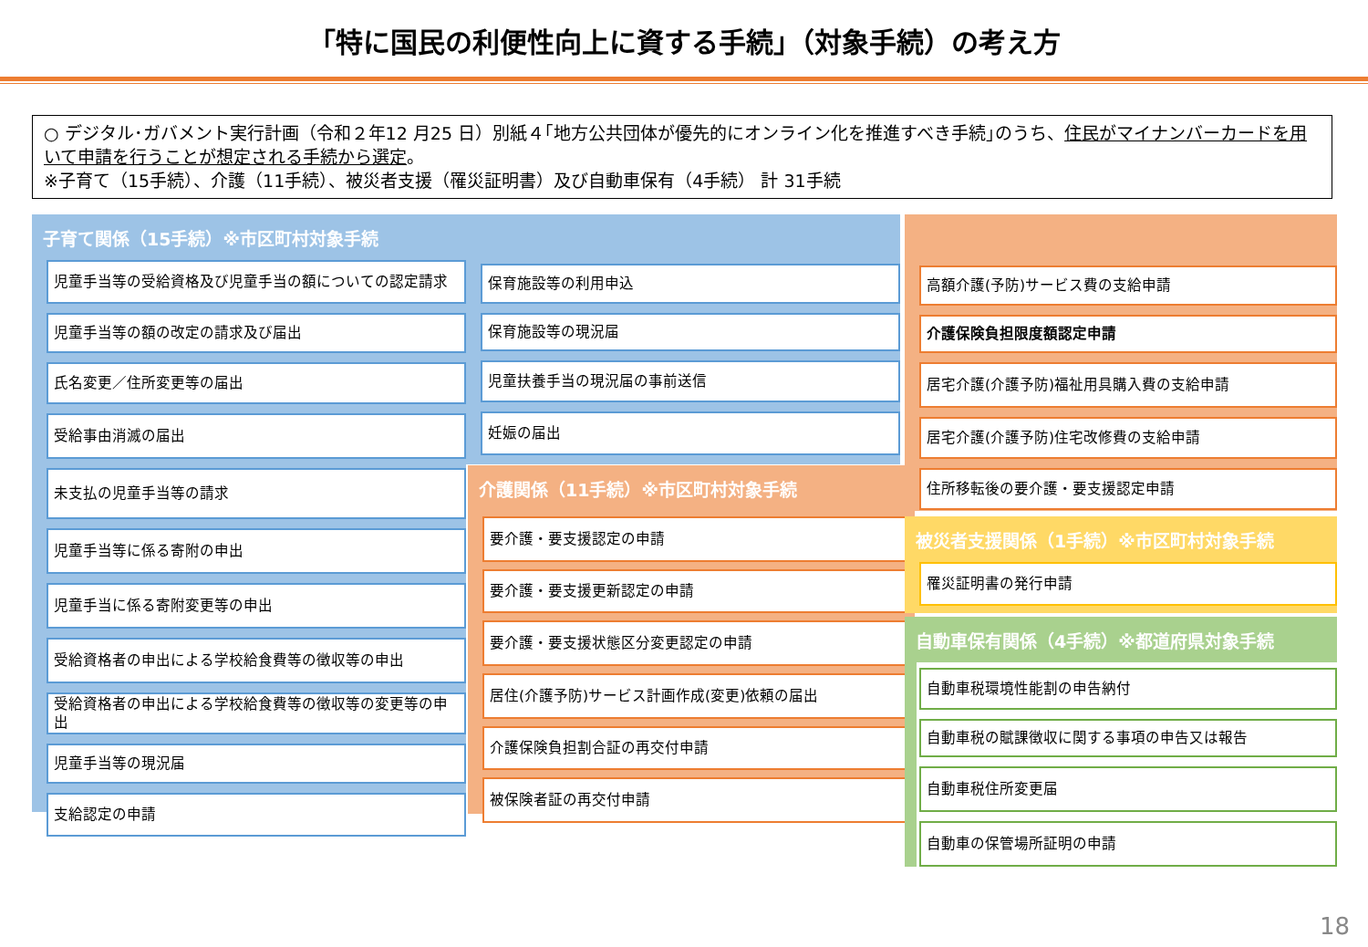「特に国民の利便性向上に資する手続」（対象手続）の考え方
○ デジタル･ガバメント実行計画（令和２年12 月25 日）別紙４｢地方公共団体が優先的にオンライン化を推進すべき手続｣のうち、住民がマイナンバーカードを用いて申請を行うことが想定される手続から選定。
※子育て（15手続）、介護（11手続）、被災者支援（罹災証明書）及び自動車保有（4手続） 計 31手続
子育て関係（15手続）※市区町村対象手続
児童手当等の受給資格及び児童手当の額についての認定請求
児童手当等の額の改定の請求及び届出
氏名変更／住所変更等の届出
受給事由消滅の届出
未支払の児童手当等の請求
児童手当等に係る寄附の申出
児童手当に係る寄附変更等の申出
受給資格者の申出による学校給食費等の徴収等の申出
受給資格者の申出による学校給食費等の徴収等の変更等の申出
児童手当等の現況届
支給認定の申請
保育施設等の利用申込
保育施設等の現況届
児童扶養手当の現況届の事前送信
妊娠の届出
介護関係（11手続）※市区町村対象手続
要介護・要支援認定の申請
要介護・要支援更新認定の申請
要介護・要支援状態区分変更認定の申請
居住(介護予防)サービス計画作成(変更)依頼の届出
介護保険負担割合証の再交付申請
被保険者証の再交付申請
高額介護(予防)サービス費の支給申請
介護保険負担限度額認定申請
居宅介護(介護予防)福祉用具購入費の支給申請
居宅介護(介護予防)住宅改修費の支給申請
住所移転後の要介護・要支援認定申請
被災者支援関係（1手続）※市区町村対象手続
罹災証明書の発行申請
自動車保有関係（4手続）※都道府県対象手続
自動車税環境性能割の申告納付
自動車税の賦課徴収に関する事項の申告又は報告
自動車税住所変更届
自動車の保管場所証明の申請
18